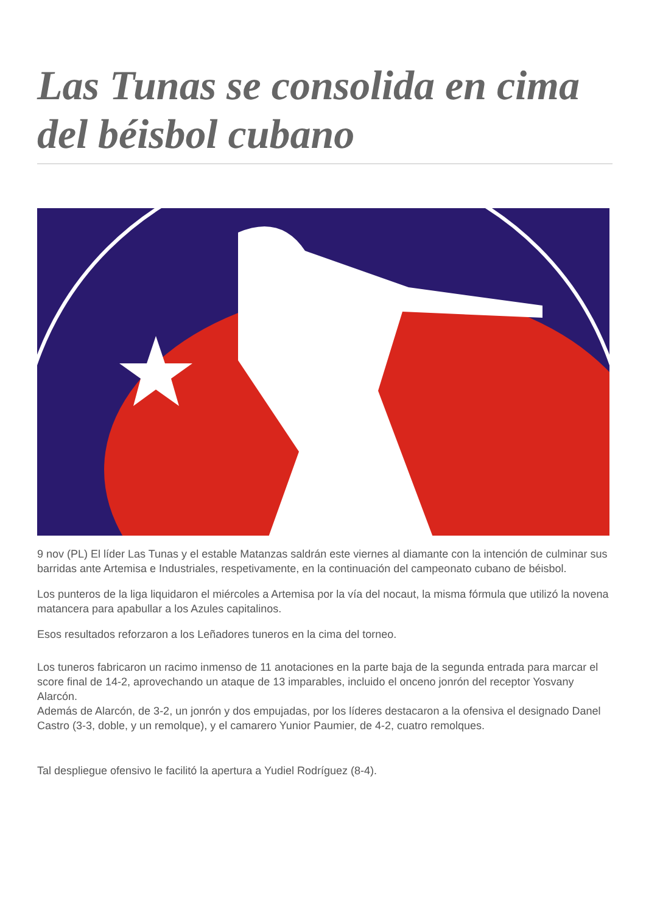Las Tunas se consolida en cima del béisbol cubano
9 nov (PL) El líder Las Tunas y el estable Matanzas saldrán este viernes al diamante con la intención de culminar sus barridas ante Artemisa e Industriales, respetivamente, en la continuación del campeonato cubano de béisbol.
Los punteros de la liga liquidaron el miércoles a Artemisa por la vía del nocaut, la misma fórmula que utilizó la novena matancera para apabullar a los Azules capitalinos.
Esos resultados reforzaron a los Leñadores tuneros en la cima del torneo.
Los tuneros fabricaron un racimo inmenso de 11 anotaciones en la parte baja de la segunda entrada para marcar el score final de 14-2, aprovechando un ataque de 13 imparables, incluido el onceno jonrón del receptor Yosvany Alarcón.
Además de Alarcón, de 3-2, un jonrón y dos empujadas, por los líderes destacaron a la ofensiva el designado Danel Castro (3-3, doble, y un remolque), y el camarero Yunior Paumier, de 4-2, cuatro remolques.
Tal despliegue ofensivo le facilitó la apertura a Yudiel Rodríguez (8-4).